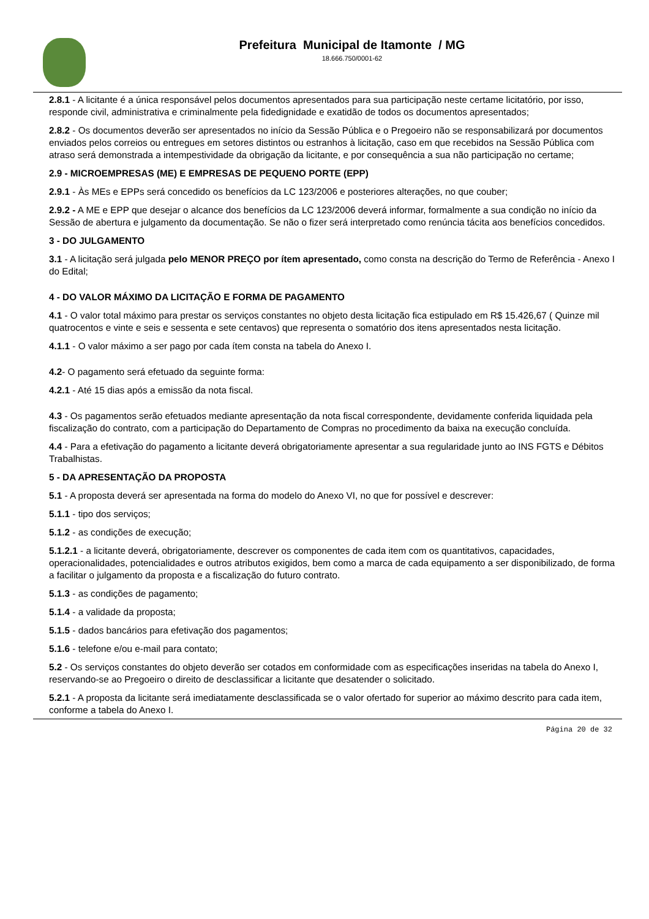Prefeitura Municipal de Itamonte / MG
18.666.750/0001-62
2.8.1 - A licitante é a única responsável pelos documentos apresentados para sua participação neste certame licitatório, por isso, responde civil, administrativa e criminalmente pela fidedignidade e exatidão de todos os documentos apresentados;
2.8.2 - Os documentos deverão ser apresentados no início da Sessão Pública e o Pregoeiro não se responsabilizará por documentos enviados pelos correios ou entregues em setores distintos ou estranhos à licitação, caso em que recebidos na Sessão Pública com atraso será demonstrada a intempestividade da obrigação da licitante, e por consequência a sua não participação no certame;
2.9 - MICROEMPRESAS (ME) E EMPRESAS DE PEQUENO PORTE (EPP)
2.9.1 - Às MEs e EPPs será concedido os benefícios da LC 123/2006 e posteriores alterações, no que couber;
2.9.2 - A ME e EPP que desejar o alcance dos benefícios da LC 123/2006 deverá informar, formalmente a sua condição no início da Sessão de abertura e julgamento da documentação. Se não o fizer será interpretado como renúncia tácita aos benefícios concedidos.
3 - DO JULGAMENTO
3.1 - A licitação será julgada pelo MENOR PREÇO por ítem apresentado, como consta na descrição do Termo de Referência - Anexo I do Edital;
4 - DO VALOR MÁXIMO DA LICITAÇÃO E FORMA DE PAGAMENTO
4.1 - O valor total máximo para prestar os serviços constantes no objeto desta licitação fica estipulado em R$ 15.426,67 ( Quinze mil quatrocentos e vinte e seis e sessenta e sete centavos) que representa o somatório dos itens apresentados nesta licitação.
4.1.1 - O valor máximo a ser pago por cada ítem consta na tabela do Anexo I.
4.2- O pagamento será efetuado da seguinte forma:
4.2.1 - Até 15 dias após a emissão da nota fiscal.
4.3 - Os pagamentos serão efetuados mediante apresentação da nota fiscal correspondente, devidamente conferida liquidada pela fiscalização do contrato, com a participação do Departamento de Compras no procedimento da baixa na execução concluída.
4.4 - Para a efetivação do pagamento a licitante deverá obrigatoriamente apresentar a sua regularidade junto ao INS FGTS e Débitos Trabalhistas.
5 - DA APRESENTAÇÃO DA PROPOSTA
5.1 - A proposta deverá ser apresentada na forma do modelo do Anexo VI, no que for possível e descrever:
5.1.1 - tipo dos serviços;
5.1.2 - as condições de execução;
5.1.2.1 - a licitante deverá, obrigatoriamente, descrever os componentes de cada item com os quantitativos, capacidades, operacionalidades, potencialidades e outros atributos exigidos, bem como a marca de cada equipamento a ser disponibilizado, de forma a facilitar o julgamento da proposta e a fiscalização do futuro contrato.
5.1.3 - as condições de pagamento;
5.1.4 - a validade da proposta;
5.1.5 - dados bancários para efetivação dos pagamentos;
5.1.6 - telefone e/ou e-mail para contato;
5.2 - Os serviços constantes do objeto deverão ser cotados em conformidade com as especificações inseridas na tabela do Anexo I, reservando-se ao Pregoeiro o direito de desclassificar a licitante que desatender o solicitado.
5.2.1 - A proposta da licitante será imediatamente desclassificada se o valor ofertado for superior ao máximo descrito para cada item, conforme a tabela do Anexo I.
Página 20 de 32